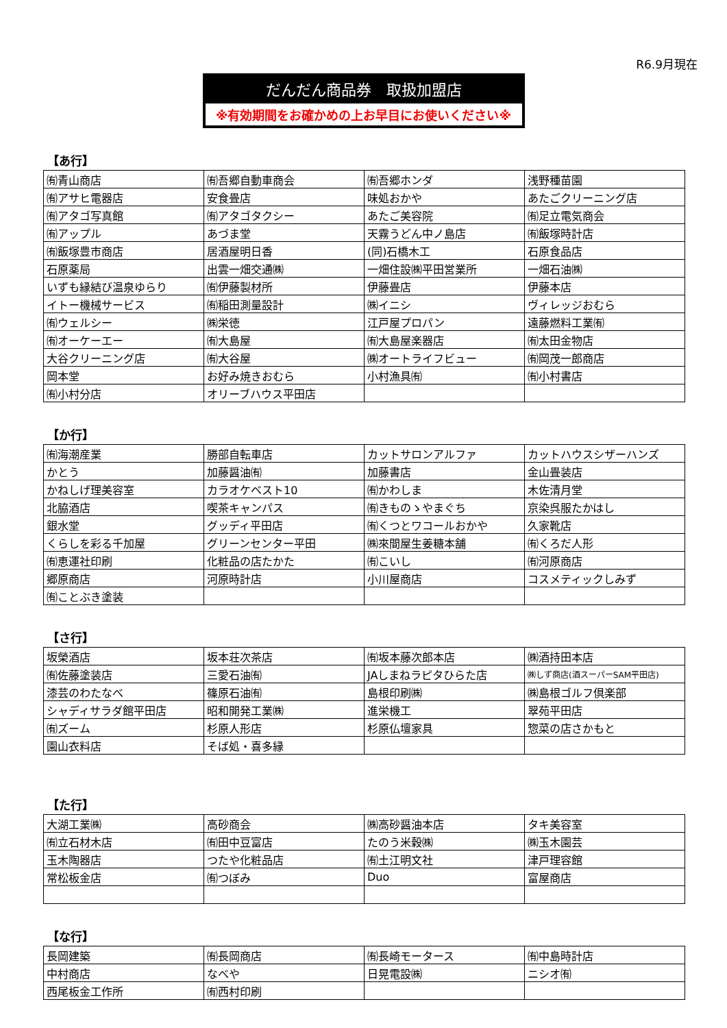R6.9月現在
だんだん商品券　取扱加盟店
※有効期間をお確かめの上お早目にお使いください※
【あ行】
| ㈲青山商店 | ㈲吾郷自動車商会 | ㈲吾郷ホンダ | 浅野種苗園 |
| ㈲アサヒ電器店 | 安食畳店 | 味処おかや | あたごクリーニング店 |
| ㈲アタゴ写真館 | ㈲アタゴタクシー | あたご美容院 | ㈲足立電気商会 |
| ㈲アップル | あづま堂 | 天霧うどん中ノ島店 | ㈲飯塚時計店 |
| ㈲飯塚豊市商店 | 居酒屋明日香 | (同)石橋木工 | 石原食品店 |
| 石原薬局 | 出雲一畑交通㈱ | 一畑住設㈱平田営業所 | 一畑石油㈱ |
| いずも縁結び温泉ゆらり | ㈲伊藤製材所 | 伊藤畳店 | 伊藤本店 |
| イトー機械サービス | ㈲稲田測量設計 | ㈱イニシ | ヴィレッジおむら |
| ㈲ウェルシー | ㈱栄徳 | 江戸屋プロパン | 遠藤燃料工業㈲ |
| ㈲オーケーエー | ㈲大島屋 | ㈲大島屋楽器店 | ㈲太田金物店 |
| 大谷クリーニング店 | ㈲大谷屋 | ㈱オートライフビュー | ㈲岡茂一郎商店 |
| 岡本堂 | お好み焼きおむら | 小村漁具㈲ | ㈲小村書店 |
| ㈲小村分店 | オリーブハウス平田店 | | |
【か行】
| ㈲海潮産業 | 勝部自転車店 | カットサロンアルファ | カットハウスシザーハンズ |
| かとう | 加藤醤油㈲ | 加藤書店 | 金山畳装店 |
| かねしげ理美容室 | カラオケベスト10 | ㈲かわしま | 木佐清月堂 |
| 北脇酒店 | 喫茶キャンパス | ㈲きものゝやまぐち | 京染呉服たかはし |
| 銀水堂 | グッディ平田店 | ㈲くつとワコールおかや | 久家靴店 |
| くらしを彩る千加屋 | グリーンセンター平田 | ㈱來間屋生姜糖本舗 | ㈲くろだ人形 |
| ㈲恵運社印刷 | 化粧品の店たかた | ㈲こいし | ㈲河原商店 |
| 郷原商店 | 河原時計店 | 小川屋商店 | コスメティックしみず |
| ㈲ことぶき塗装 | | | |
【さ行】
| 坂榮酒店 | 坂本荘次茶店 | ㈲坂本藤次郎本店 | ㈱酒持田本店 |
| ㈲佐藤塗装店 | 三愛石油㈲ | JAしまねラピタひらた店 | ㈱しず商店(酒スーパーSAM平田店) |
| 漆芸のわたなべ | 篠原石油㈲ | 島根印刷㈱ | ㈱島根ゴルフ倶楽部 |
| シャディサラダ館平田店 | 昭和開発工業㈱ | 進栄機工 | 翠苑平田店 |
| ㈲ズーム | 杉原人形店 | 杉原仏壇家具 | 惣菜の店さかもと |
| 園山衣料店 | そば処・喜多縁 | | |
【た行】
| 大湖工業㈱ | 高砂商会 | ㈱高砂醤油本店 | タキ美容室 |
| ㈲立石材木店 | ㈲田中豆富店 | たのう米穀㈱ | ㈱玉木園芸 |
| 玉木陶器店 | つたや化粧品店 | ㈲土江明文社 | 津戸理容館 |
| 常松板金店 | ㈲つぼみ | Duo | 富屋商店 |
【な行】
| 長岡建築 | ㈲長岡商店 | ㈲長崎モータース | ㈲中島時計店 |
| 中村商店 | なべや | 日晃電設㈱ | ニシオ㈲ |
| 西尾板金工作所 | ㈲西村印刷 | | |